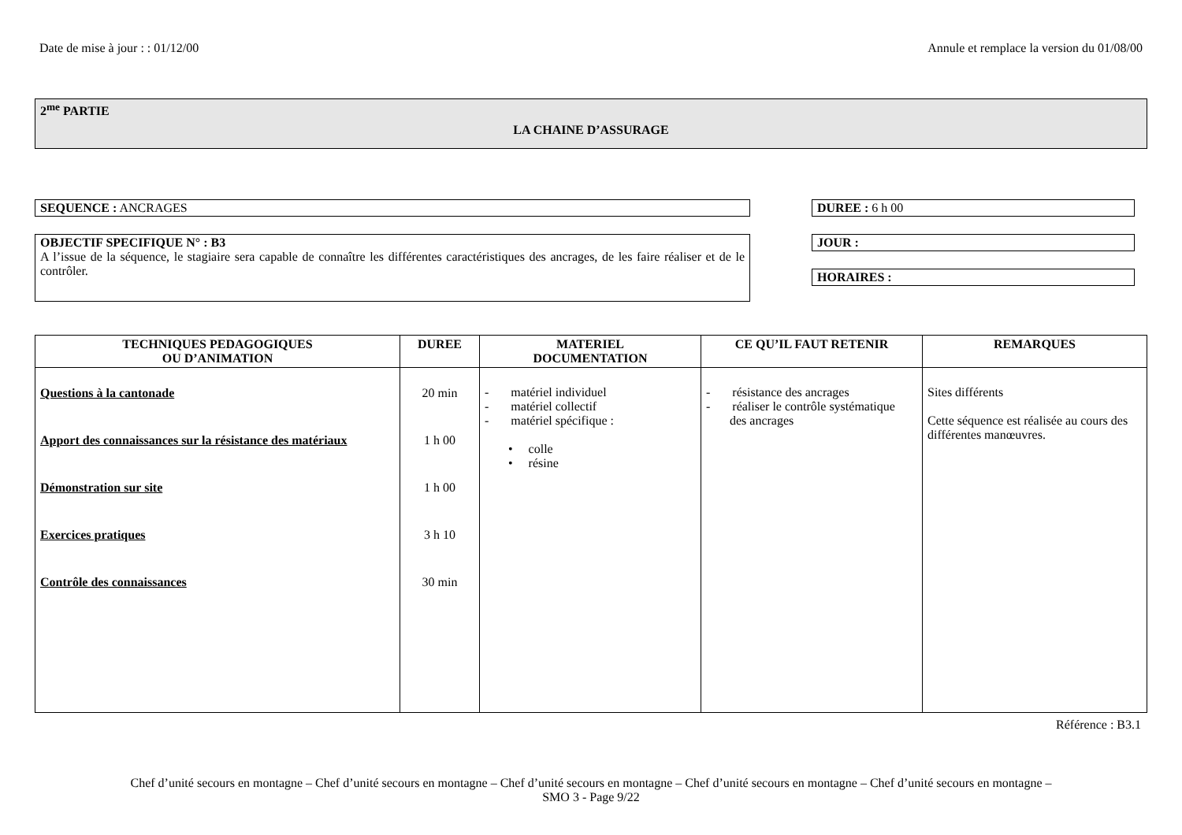Date de mise à jour : : 01/12/00 Annule et remplace la version du 01/08/00
2<sup>me</sup> PARTIE
LA CHAINE D’ASSURAGE
SEQUENCE : ANCRAGES
OBJECTIF SPECIFIQUE N° : B3
A l’issue de la séquence, le stagiaire sera capable de connaître les différentes caractéristiques des ancrages, de les faire réaliser et de le contrôler.
DUREE : 6 h 00
JOUR :
HORAIRES :
| TECHNIQUES PEDAGOGIQUES OU D’ANIMATION | DUREE | MATERIEL DOCUMENTATION | CE QU’IL FAUT RETENIR | REMARQUES |
| --- | --- | --- | --- | --- |
| Questions à la cantonade Apport des connaissances sur la résistance des matériaux Démonstration sur site Exercices pratiques Contrôle des connaissances | 20 min 1 h 00 1 h 00 3 h 10 30 min | - matériel individuel - matériel collectif - matériel spécifique : • colle • résine | - résistance des ancrages - réaliser le contrôle systématique des ancrages | Sites différents Cette séquence est réalisée au cours des différentes manœuvres. |
Référence : B3.1
Chef d’unité secours en montagne – Chef d’unité secours en montagne – Chef d’unité secours en montagne – Chef d’unité secours en montagne – Chef d’unité secours en montagne –
SMO 3 - Page 9/22